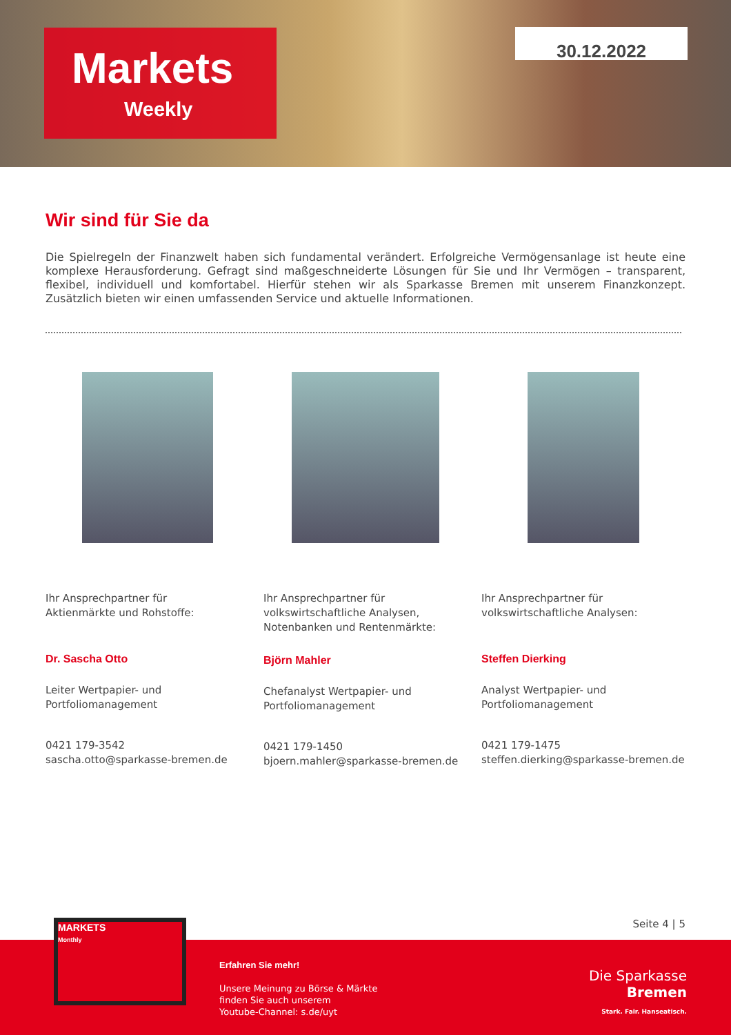Markets
Weekly
30.12.2022
Wir sind für Sie da
Die Spielregeln der Finanzwelt haben sich fundamental verändert. Erfolgreiche Vermögensanlage ist heute eine komplexe Herausforderung. Gefragt sind maßgeschneiderte Lösungen für Sie und Ihr Vermögen – transparent, flexibel, individuell und komfortabel. Hierfür stehen wir als Sparkasse Bremen mit unserem Finanzkonzept. Zusätzlich bieten wir einen umfassenden Service und aktuelle Informationen.
Ihr Ansprechpartner für
Aktienmärkte und Rohstoffe:
Dr. Sascha Otto
Leiter Wertpapier- und
Portfoliomanagement
0421 179-3542
sascha.otto@sparkasse-bremen.de
Ihr Ansprechpartner für
volkswirtschaftliche Analysen, Notenbanken und Rentenmärkte:
Björn Mahler
Chefanalyst Wertpapier- und Portfoliomanagement
0421 179-1450
bjoern.mahler@sparkasse-bremen.de
Ihr Ansprechpartner für
volkswirtschaftliche Analysen:
Steffen Dierking
Analyst Wertpapier- und Portfoliomanagement
0421 179-1475
steffen.dierking@sparkasse-bremen.de
Seite 4 | 5
MARKETS
Monthly
Erfahren Sie mehr!
Unsere Meinung zu Börse & Märkte
finden Sie auch unserem
Youtube-Channel: s.de/uyt
Die Sparkasse
Bremen
Stark. Fair. Hanseatisch.